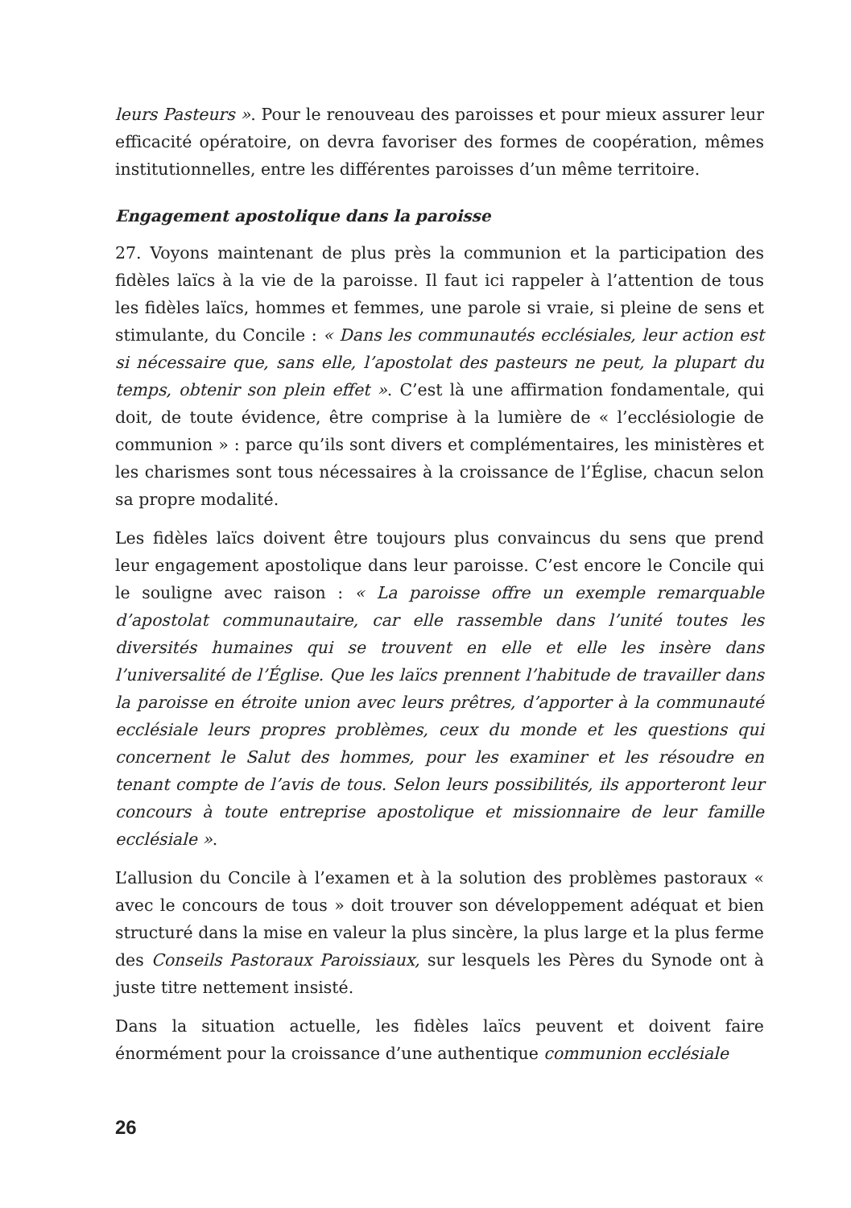leurs Pasteurs ». Pour le renouveau des paroisses et pour mieux assurer leur efficacité opératoire, on devra favoriser des formes de coopération, mêmes institutionnelles, entre les différentes paroisses d’un même territoire.
Engagement apostolique dans la paroisse
27. Voyons maintenant de plus près la communion et la participation des fidèles laïcs à la vie de la paroisse. Il faut ici rappeler à l’attention de tous les fidèles laïcs, hommes et femmes, une parole si vraie, si pleine de sens et stimulante, du Concile : « Dans les communautés ecclésiales, leur action est si nécessaire que, sans elle, l’apostolat des pasteurs ne peut, la plupart du temps, obtenir son plein effet ». C’est là une affirmation fondamentale, qui doit, de toute évidence, être comprise à la lumière de « l’ecclésiologie de communion » : parce qu’ils sont divers et complémentaires, les ministères et les charismes sont tous nécessaires à la croissance de l’Église, chacun selon sa propre modalité.
Les fidèles laïcs doivent être toujours plus convaincus du sens que prend leur engagement apostolique dans leur paroisse. C’est encore le Concile qui le souligne avec raison : « La paroisse offre un exemple remarquable d’apostolat communautaire, car elle rassemble dans l’unité toutes les diversités humaines qui se trouvent en elle et elle les insère dans l’universalité de l’Église. Que les laïcs prennent l’habitude de travailler dans la paroisse en étroite union avec leurs prêtres, d’apporter à la communauté ecclésiale leurs propres problèmes, ceux du monde et les questions qui concernent le Salut des hommes, pour les examiner et les résoudre en tenant compte de l’avis de tous. Selon leurs possibilités, ils apporteront leur concours à toute entreprise apostolique et missionnaire de leur famille ecclésiale ».
L’allusion du Concile à l’examen et à la solution des problèmes pastoraux « avec le concours de tous » doit trouver son développement adéquat et bien structuré dans la mise en valeur la plus sincère, la plus large et la plus ferme des Conseils Pastoraux Paroissiaux, sur lesquels les Pères du Synode ont à juste titre nettement insisté.
Dans la situation actuelle, les fidèles laïcs peuvent et doivent faire énormément pour la croissance d’une authentique communion ecclésiale
26